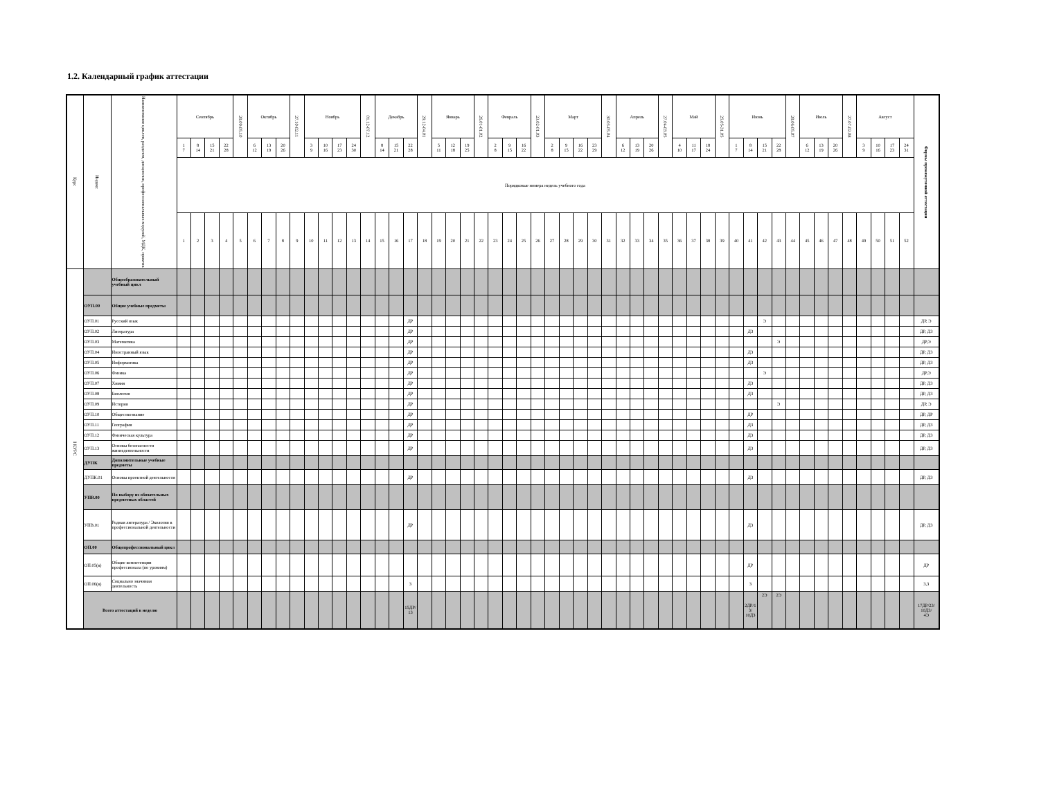1.2. Календарный график аттестации
| Курс | Индекс | Наименование циклов, разделов, дисциплин, профессиональных модулей, МДК, практик | Сентябрь | | | | 29.09-05.10 | Октябрь | | | 27.10-02.11 | Ноябрь | | | | 01.12-07.12 | Декабрь | | | 29.12-04.01 | Январь | | | 26.01-01.02 | Февраль | | | 23.02-01.03 | Март | | | | 30.03-05.04 | Апрель | | | 27.04-03.05 | Май | | | 25.05-31.05 | Июнь | | | | 29.06-05.07 | Июль | | | 27.07-02.08 | Август | | | | Формы промежуточной аттестации |
| --- | --- | --- | --- | --- | --- | --- | --- | --- | --- | --- | --- | --- | --- | --- | --- | --- | --- | --- | --- | --- | --- | --- | --- | --- | --- | --- | --- | --- | --- | --- | --- | --- | --- | --- | --- | --- | --- | --- | --- | --- | --- | --- | --- | --- | --- | --- | --- | --- | --- | --- | --- | --- | --- | --- | --- |
| | | | 1 7 | 8 14 | 15 21 | 22 28 | | 6 12 | 13 19 | 20 26 | | 3 9 | 10 16 | 17 23 | 24 30 | | 8 14 | 15 21 | 22 28 | | 5 11 | 12 18 | 19 25 | | 2 8 | 9 15 | 16 22 | | 2 8 | 9 15 | 16 22 | 23 29 | | 6 12 | 13 19 | 20 26 | | 4 10 | 11 17 | 18 24 | | 1 7 | 8 14 | 15 21 | 22 28 | | 6 12 | 13 19 | 20 26 | | 3 9 | 10 16 | 17 23 | 24 31 | |
| | | | Порядковые номера недель учебного года | | | | | | | | | | | | | | | | | | | | | | | | | | | | | | | | | | | | | | | | | | | | | | | | | | | | |
| | | | 1 | 2 | 3 | 4 | 5 | 6 | 7 | 8 | 9 | 10 | 11 | 12 | 13 | 14 | 15 | 16 | 17 | 18 | 19 | 20 | 21 | 22 | 23 | 24 | 25 | 26 | 27 | 28 | 29 | 30 | 31 | 32 | 33 | 34 | 35 | 36 | 37 | 38 | 39 | 40 | 41 | 42 | 43 | 44 | 45 | 46 | 47 | 48 | 49 | 50 | 51 | 52 | |
| I КУРС | | Общеобразовательный учебный цикл | | | | | | | | | | | | | | | | | | | | | | | | | | | | | | | | | | | | | | | | | | | | | | | | | | | | | |
| | ОУП.00 | Общие учебные предметы | | | | | | | | | | | | | | | | | | | | | | | | | | | | | | | | | | | | | | | | | | | | | | | | | | | | | |
| | ОУП.01 | Русский язык | | | | | | | | | | | | | | | | | ДР | | | | | | | | | | | | | | | | | | | | | | | | | Э | | | | | | | | | | | ДР, Э |
| | ОУП.02 | Литература | | | | | | | | | | | | | | | | | ДР | | | | | | | | | | | | | | | | | | | | | | | | ДЗ | | | | | | | | | | | | ДР, ДЗ |
| | ОУП.03 | Математика | | | | | | | | | | | | | | | | | ДР | | | | | | | | | | | | | | | | | | | | | | | | | | Э | | | | | | | | | | ДР,Э |
| | ОУП.04 | Иностранный язык | | | | | | | | | | | | | | | | | ДР | | | | | | | | | | | | | | | | | | | | | | | | ДЗ | | | | | | | | | | | | ДР, ДЗ |
| | ОУП.05 | Информатика | | | | | | | | | | | | | | | | | ДР | | | | | | | | | | | | | | | | | | | | | | | | ДЗ | | | | | | | | | | | | ДР, ДЗ |
| | ОУП.06 | Физика | | | | | | | | | | | | | | | | | ДР | | | | | | | | | | | | | | | | | | | | | | | | | Э | | | | | | | | | | | ДР,Э |
| | ОУП.07 | Химия | | | | | | | | | | | | | | | | | ДР | | | | | | | | | | | | | | | | | | | | | | | | ДЗ | | | | | | | | | | | | ДР, ДЗ |
| | ОУП.08 | Биология | | | | | | | | | | | | | | | | | ДР | | | | | | | | | | | | | | | | | | | | | | | | ДЗ | | | | | | | | | | | | ДР, ДЗ |
| | ОУП.09 | История | | | | | | | | | | | | | | | | | ДР | | | | | | | | | | | | | | | | | | | | | | | | | | Э | | | | | | | | | | ДР, Э |
| | ОУП.10 | Обществознание | | | | | | | | | | | | | | | | | ДР | | | | | | | | | | | | | | | | | | | | | | | | ДР | | | | | | | | | | | | ДР, ДР |
| | ОУП.11 | География | | | | | | | | | | | | | | | | | ДР | | | | | | | | | | | | | | | | | | | | | | | | ДЗ | | | | | | | | | | | | ДР, ДЗ |
| | ОУП.12 | Физическая культура | | | | | | | | | | | | | | | | | ДР | | | | | | | | | | | | | | | | | | | | | | | | ДЗ | | | | | | | | | | | | ДР, ДЗ |
| | ОУП.13 | Основы безопасности жизнедеятельности | | | | | | | | | | | | | | | | | ДР | | | | | | | | | | | | | | | | | | | | | | | | ДЗ | | | | | | | | | | | | ДР, ДЗ |
| | ДУПК | Дополнительные учебные предметы | | | | | | | | | | | | | | | | | | | | | | | | | | | | | | | | | | | | | | | | | | | | | | | | | | | | | |
| | ДУПК.01 | Основы проектной деятельности | | | | | | | | | | | | | | | | | ДР | | | | | | | | | | | | | | | | | | | | | | | | ДЗ | | | | | | | | | | | | ДР, ДЗ |
| | УПВ.00 | По выбору из обязательных предметных областей | | | | | | | | | | | | | | | | | | | | | | | | | | | | | | | | | | | | | | | | | | | | | | | | | | | | | |
| | УПВ.01 | Родная литература / Экология в профессиональной деятельности | | | | | | | | | | | | | | | | | ДР | | | | | | | | | | | | | | | | | | | | | | | | ДЗ | | | | | | | | | | | | ДР, ДЗ |
| | ОП.00 | Общепрофессиональный цикл | | | | | | | | | | | | | | | | | | | | | | | | | | | | | | | | | | | | | | | | | | | | | | | | | | | | | |
| | ОП.05(в) | Общие компетенции профессионала (по уровням) | | | | | | | | | | | | | | | | | | | | | | | | | | | | | | | | | | | | | | | | | ДР | | | | | | | | | | | | ДР |
| | ОП.06(в) | Социально значимая деятельность | | | | | | | | | | | | | | | | | З | | | | | | | | | | | | | | | | | | | | | | | | З | | | | | | | | | | | | З,З |
| | Всего аттестаций в неделю | | | | | | | | | | | | | | | | | | 15ДР/ 13 | | | | | | | | | | | | | | | | | | | | | | | | 2ДР/1 3/ 10ДЗ | 2Э | 2Э | | | | | | | | | | 17ДР/23/ 10ДЗ/ 4Э |